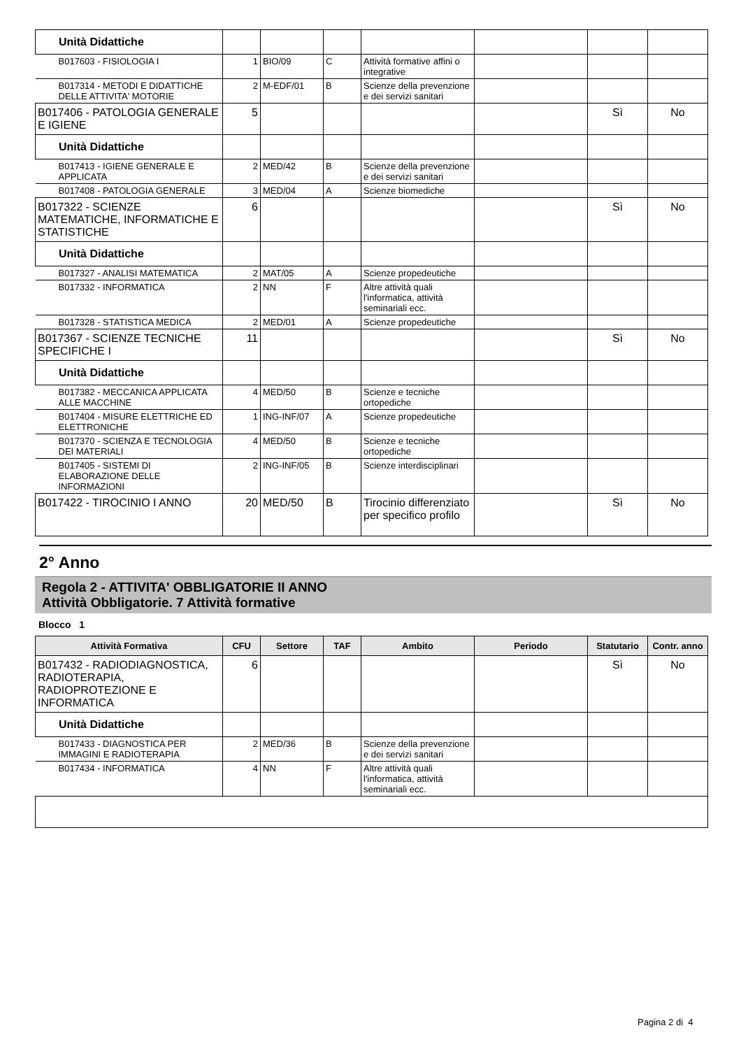| Unità Didattiche | | | | | | | |
| B017603 - FISIOLOGIA I | 1 | BIO/09 | C | Attività formative affini o integrative | | | |
| B017314 - METODI E DIDATTICHE DELLE ATTIVITA' MOTORIE | 2 | M-EDF/01 | B | Scienze della prevenzione e dei servizi sanitari | | | |
| B017406 - PATOLOGIA GENERALE E IGIENE | 5 | | | | | Sì | No |
| Unità Didattiche | | | | | | | |
| B017413 - IGIENE GENERALE E APPLICATA | 2 | MED/42 | B | Scienze della prevenzione e dei servizi sanitari | | | |
| B017408 - PATOLOGIA GENERALE | 3 | MED/04 | A | Scienze biomediche | | | |
| B017322 - SCIENZE MATEMATICHE, INFORMATICHE E STATISTICHE | 6 | | | | | Sì | No |
| Unità Didattiche | | | | | | | |
| B017327 - ANALISI MATEMATICA | 2 | MAT/05 | A | Scienze propedeutiche | | | |
| B017332 - INFORMATICA | 2 | NN | F | Altre attività quali l'informatica, attività seminariali ecc. | | | |
| B017328 - STATISTICA MEDICA | 2 | MED/01 | A | Scienze propedeutiche | | | |
| B017367 - SCIENZE TECNICHE SPECIFICHE I | 11 | | | | | Sì | No |
| Unità Didattiche | | | | | | | |
| B017382 - MECCANICA APPLICATA ALLE MACCHINE | 4 | MED/50 | B | Scienze e tecniche ortopediche | | | |
| B017404 - MISURE ELETTRICHE ED ELETTRONICHE | 1 | ING-INF/07 | A | Scienze propedeutiche | | | |
| B017370 - SCIENZA E TECNOLOGIA DEI MATERIALI | 4 | MED/50 | B | Scienze e tecniche ortopediche | | | |
| B017405 - SISTEMI DI ELABORAZIONE DELLE INFORMAZIONI | 2 | ING-INF/05 | B | Scienze interdisciplinari | | | |
| B017422 - TIROCINIO I ANNO | 20 | MED/50 | B | Tirocinio differenziato per specifico profilo | | Sì | No |
2° Anno
Regola 2 - ATTIVITA' OBBLIGATORIE II ANNO
Attività Obbligatorie. 7 Attività formative
Blocco 1
| Attività Formativa | CFU | Settore | TAF | Ambito | Periodo | Statutario | Contr. anno |
| --- | --- | --- | --- | --- | --- | --- | --- |
| B017432 - RADIODIAGNOSTICA, RADIOTERAPIA, RADIOPROTEZIONE E INFORMATICA | 6 | | | | | Sì | No |
| Unità Didattiche | | | | | | | |
| B017433 - DIAGNOSTICA PER IMMAGINI E RADIOTERAPIA | 2 | MED/36 | B | Scienze della prevenzione e dei servizi sanitari | | | |
| B017434 - INFORMATICA | 4 | NN | F | Altre attività quali l'informatica, attività seminariali ecc. | | | |
Pagina 2 di 4